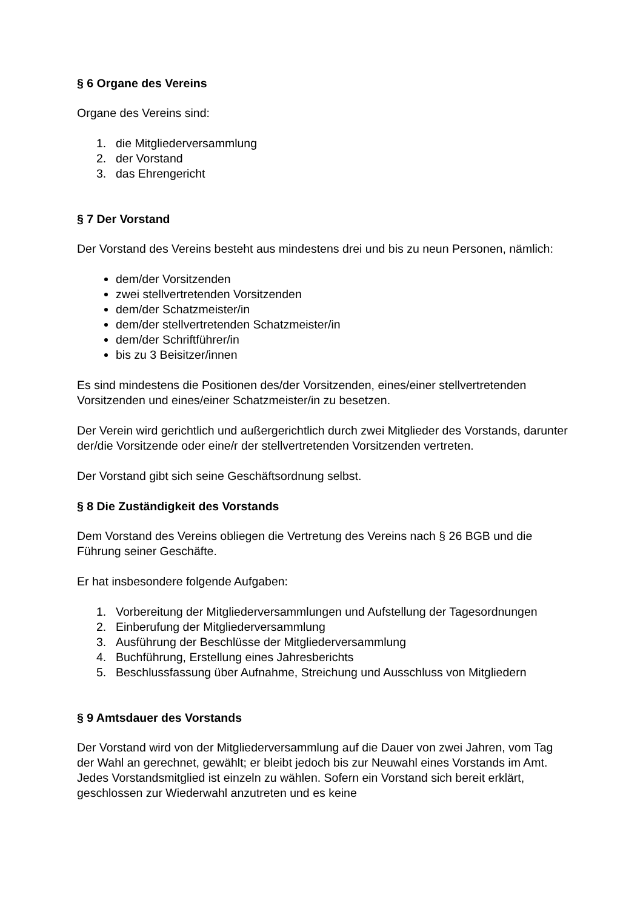§ 6 Organe des Vereins
Organe des Vereins sind:
1. die Mitgliederversammlung
2. der Vorstand
3. das Ehrengericht
§ 7 Der Vorstand
Der Vorstand des Vereins besteht aus mindestens drei und bis zu neun Personen, nämlich:
dem/der Vorsitzenden
zwei stellvertretenden Vorsitzenden
dem/der Schatzmeister/in
dem/der stellvertretenden Schatzmeister/in
dem/der Schriftführer/in
bis zu 3 Beisitzer/innen
Es sind mindestens die Positionen des/der Vorsitzenden, eines/einer stellvertretenden Vorsitzenden und eines/einer Schatzmeister/in zu besetzen.
Der Verein wird gerichtlich und außergerichtlich durch zwei Mitglieder des Vorstands, darunter der/die Vorsitzende oder eine/r der stellvertretenden Vorsitzenden vertreten.
Der Vorstand gibt sich seine Geschäftsordnung selbst.
§ 8 Die Zuständigkeit des Vorstands
Dem Vorstand des Vereins obliegen die Vertretung des Vereins nach § 26 BGB und die Führung seiner Geschäfte.
Er hat insbesondere folgende Aufgaben:
1. Vorbereitung der Mitgliederversammlungen und Aufstellung der Tagesordnungen
2. Einberufung der Mitgliederversammlung
3. Ausführung der Beschlüsse der Mitgliederversammlung
4. Buchführung, Erstellung eines Jahresberichts
5. Beschlussfassung über Aufnahme, Streichung und Ausschluss von Mitgliedern
§ 9 Amtsdauer des Vorstands
Der Vorstand wird von der Mitgliederversammlung auf die Dauer von zwei Jahren, vom Tag der Wahl an gerechnet, gewählt; er bleibt jedoch bis zur Neuwahl eines Vorstands im Amt. Jedes Vorstandsmitglied ist einzeln zu wählen. Sofern ein Vorstand sich bereit erklärt, geschlossen zur Wiederwahl anzutreten und es keine